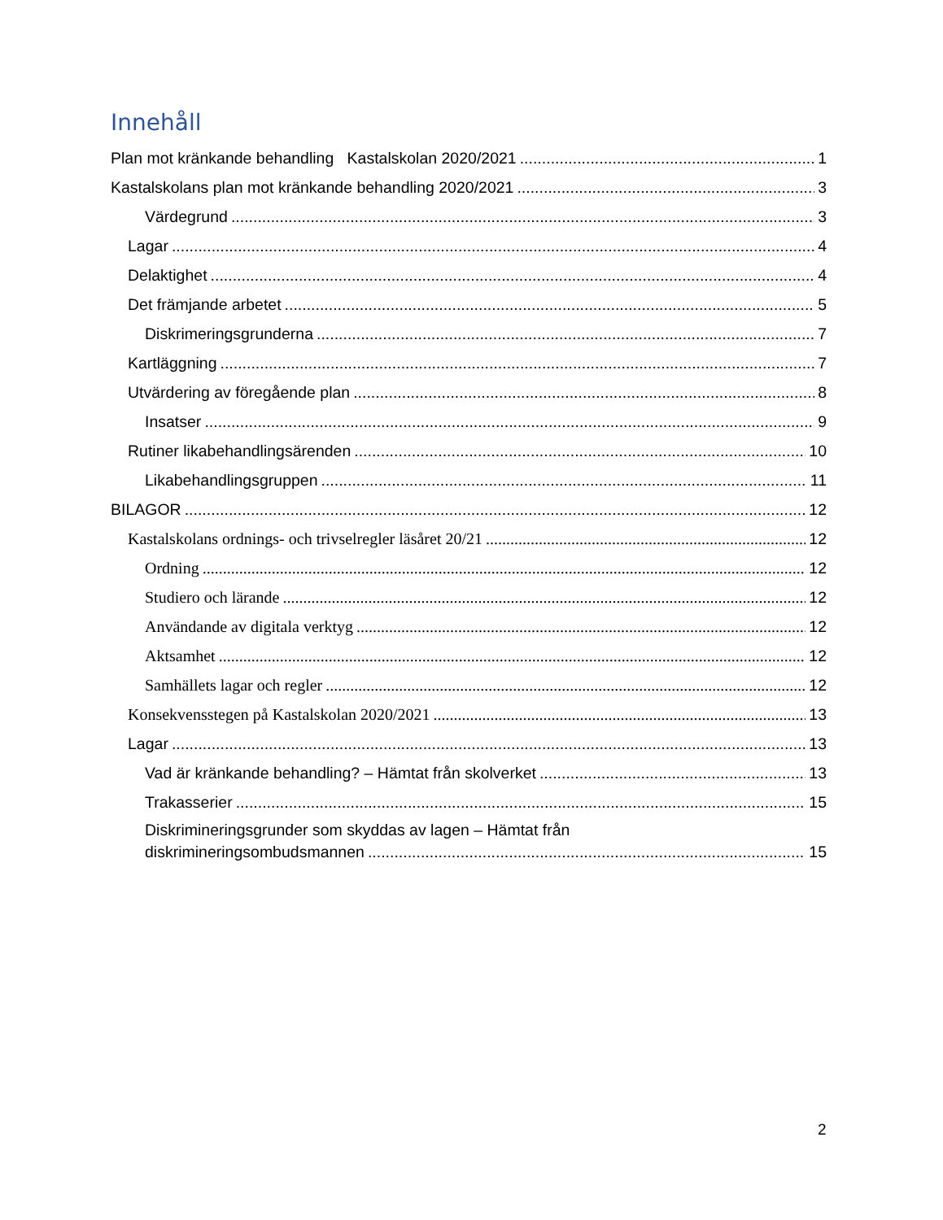Innehåll
Plan mot kränkande behandling Kastalskolan 2020/2021 1
Kastalskolans plan mot kränkande behandling 2020/2021 3
Värdegrund 3
Lagar 4
Delaktighet 4
Det främjande arbetet 5
Diskrimeringsgrunderna 7
Kartläggning 7
Utvärdering av föregående plan 8
Insatser 9
Rutiner likabehandlingsärenden 10
Likabehandlingsgruppen 11
BILAGOR 12
Kastalskolans ordnings- och trivselregler läsåret 20/21 12
Ordning 12
Studiero och lärande 12
Användande av digitala verktyg 12
Aktsamhet 12
Samhällets lagar och regler 12
Konsekvensstegen på Kastalskolan 2020/2021 13
Lagar 13
Vad är kränkande behandling? – Hämtat från skolverket 13
Trakasserier 15
Diskrimineringsgrunder som skyddas av lagen – Hämtat från
diskrimineringsombudsmannen 15
2